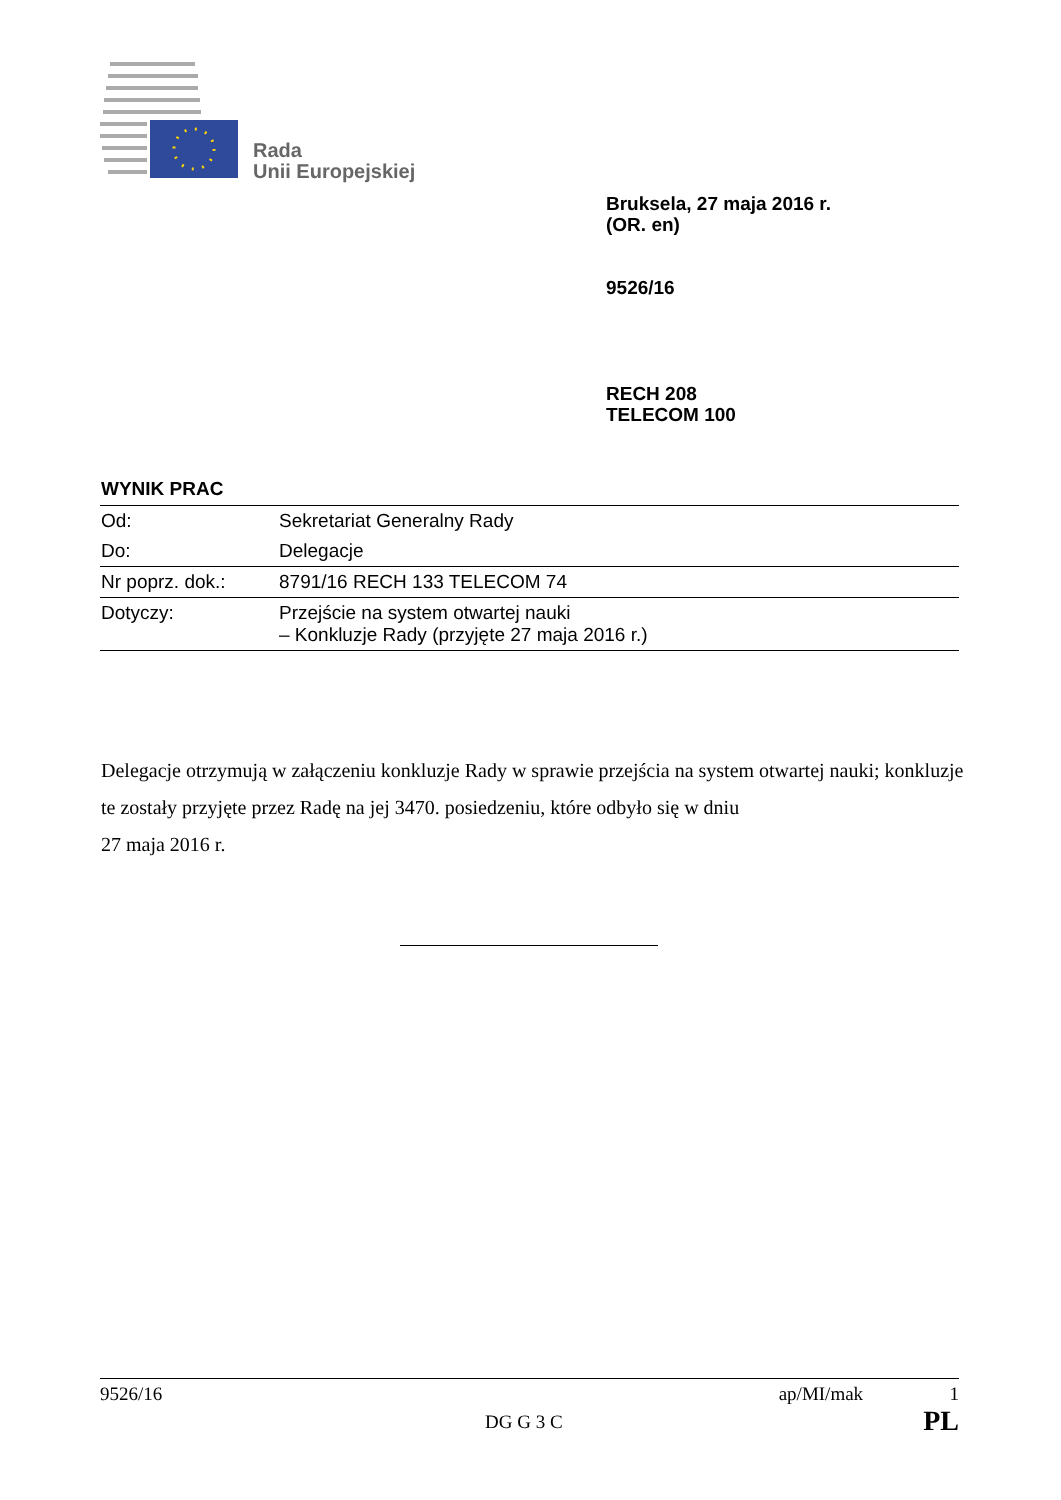Rada
Unii Europejskiej
Bruksela, 27 maja 2016 r.
(OR. en)
9526/16
RECH 208
TELECOM 100
WYNIK PRAC
| Od: | Sekretariat Generalny Rady |
| Do: | Delegacje |
| Nr poprz. dok.: | 8791/16 RECH 133 TELECOM 74 |
| Dotyczy: | Przejście na system otwartej nauki – Konkluzje Rady (przyjęte 27 maja 2016 r.) |
Delegacje otrzymują w załączeniu konkluzje Rady w sprawie przejścia na system otwartej nauki; konkluzje te zostały przyjęte przez Radę na jej 3470. posiedzeniu, które odbyło się w dniu
27 maja 2016 r.
9526/16 ap/MI/mak 1
DG G 3 C PL